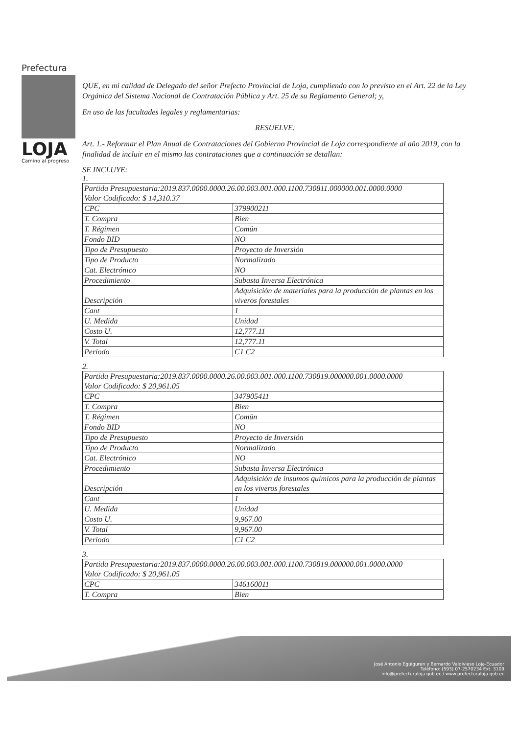Prefectura
LOJA
Camino al progreso
QUE, en mi calidad de Delegado del señor Prefecto Provincial de Loja, cumpliendo con lo previsto en el Art. 22 de la Ley Orgánica del Sistema Nacional de Contratación Pública y Art. 25 de su Reglamento General; y,
En uso de las facultades legales y reglamentarias:
RESUELVE:
Art. 1.- Reformar el Plan Anual de Contrataciones del Gobierno Provincial de Loja correspondiente al año 2019, con la finalidad de incluir en el mismo las contrataciones que a continuación se detallan:
SE INCLUYE:
1.
| Partida Presupuestaria:2019.837.0000.0000.26.00.003.001.000.1100.730811.000000.001.0000.0000 Valor Codificado: $ 14,310.37 | |
| CPC | 379900211 |
| T. Compra | Bien |
| T. Régimen | Común |
| Fondo BID | NO |
| Tipo de Presupuesto | Proyecto de Inversión |
| Tipo de Producto | Normalizado |
| Cat. Electrónico | NO |
| Procedimiento | Subasta Inversa Electrónica |
| Descripción | Adquisición de materiales para la producción de plantas en los viveros forestales |
| Cant | 1 |
| U. Medida | Unidad |
| Costo U. | 12,777.11 |
| V. Total | 12,777.11 |
| Período | C1 C2 |
2.
| Partida Presupuestaria:2019.837.0000.0000.26.00.003.001.000.1100.730819.000000.001.0000.0000 Valor Codificado: $ 20,961.05 | |
| CPC | 347905411 |
| T. Compra | Bien |
| T. Régimen | Común |
| Fondo BID | NO |
| Tipo de Presupuesto | Proyecto de Inversión |
| Tipo de Producto | Normalizado |
| Cat. Electrónico | NO |
| Procedimiento | Subasta Inversa Electrónica |
| Descripción | Adquisición de insumos químicos para la producción de plantas en los viveros forestales |
| Cant | 1 |
| U. Medida | Unidad |
| Costo U. | 9,967.00 |
| V. Total | 9,967.00 |
| Período | C1 C2 |
3.
| Partida Presupuestaria:2019.837.0000.0000.26.00.003.001.000.1100.730819.000000.001.0000.0000 Valor Codificado: $ 20,961.05 | |
| CPC | 346160011 |
| T. Compra | Bien |
José Antonio Eguiguren y Bernardo Valdivieso Loja-Ecuador
Teléfono: (593) 07-2570234 Ext. 3109
info@prefecturaloja.gob.ec / www.prefecturaloja.gob.ec